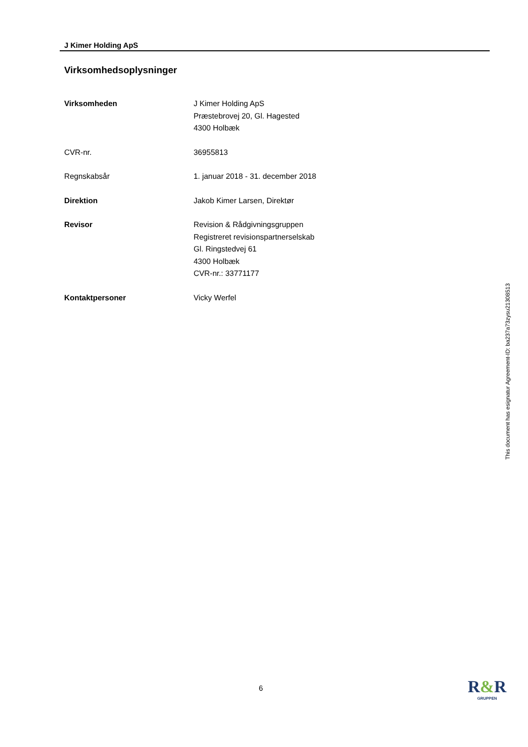J Kimer Holding ApS
Virksomhedsoplysninger
| Virksomheden | J Kimer Holding ApS Præstebrovej 20, Gl. Hagested 4300 Holbæk |
| CVR-nr. | 36955813 |
| Regnskabsår | 1. januar 2018 - 31. december 2018 |
| Direktion | Jakob Kimer Larsen, Direktør |
| Revisor | Revision & Rådgivningsgruppen Registreret revisionspartnerselskab Gl. Ringstedvej 61 4300 Holbæk CVR-nr.: 33771177 |
| Kontaktpersoner | Vicky Werfel |
This document has esignatur Agreement-ID: ba237a73zysu21308513
6
R&R
GRUPPEN